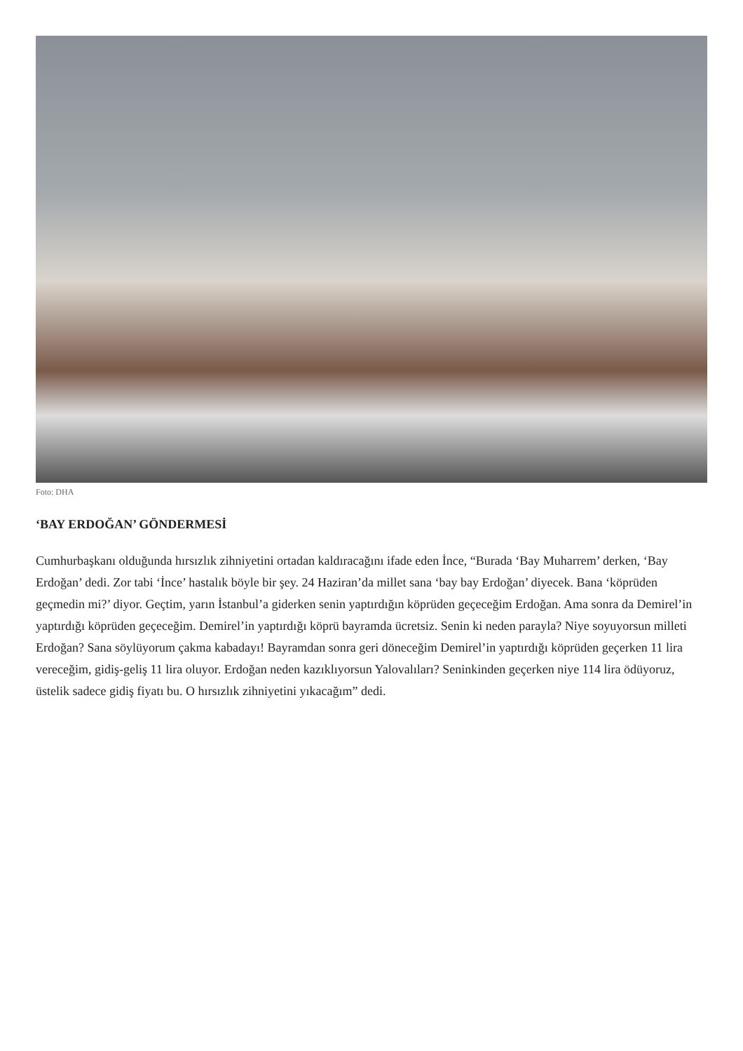Foto: DHA
‘BAY ERDOĞAN’ GÖNDERMESİ
Cumhurbaşkanı olduğunda hırsızlık zihniyetini ortadan kaldıracağını ifade eden İnce, “Burada ‘Bay Muharrem’ derken, ‘Bay Erdoğan’ dedi. Zor tabi ‘İnce’ hastalık böyle bir şey. 24 Haziran’da millet sana ‘bay bay Erdoğan’ diyecek. Bana ‘köprüden geçmedin mi?’ diyor. Geçtim, yarın İstanbul’a giderken senin yaptırdığın köprüden geçeceğim Erdoğan. Ama sonra da Demirel’in yaptırdığı köprüden geçeceğim. Demirel’in yaptırdığı köprü bayramda ücretsiz. Senin ki neden parayla? Niye soyuyorsun milleti Erdoğan? Sana söylüyorum çakma kabadayı! Bayramdan sonra geri döneceğim Demirel’in yaptırdığı köprüden geçerken 11 lira vereceğim, gidiş-geliş 11 lira oluyor. Erdoğan neden kazıklıyorsun Yalovalıları? Seninkinden geçerken niye 114 lira ödüyoruz, üstelik sadece gidiş fiyatı bu. O hırsızlık zihniyetini yıkacağım” dedi.